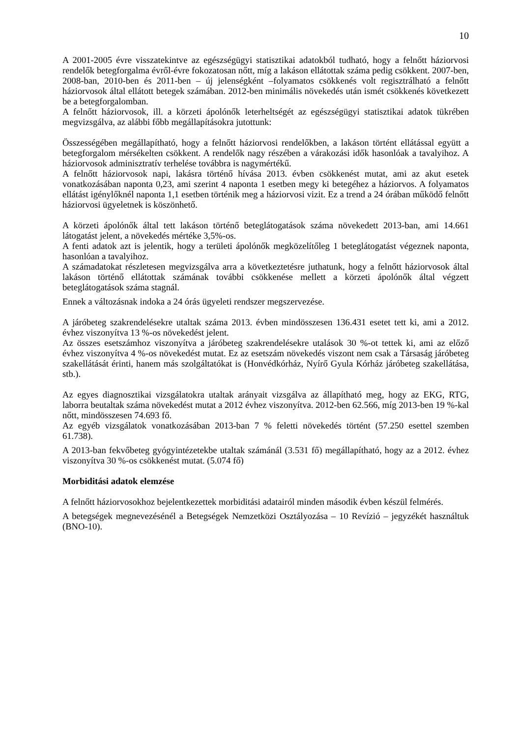10
A 2001-2005 évre visszatekintve az egészségügyi statisztikai adatokból tudható, hogy a felnőtt háziorvosi rendelők betegforgalma évről-évre fokozatosan nőtt, míg a lakáson ellátottak száma pedig csökkent. 2007-ben, 2008-ban, 2010-ben és 2011-ben – új jelenségként –folyamatos csökkenés volt regisztrálható a felnőtt háziorvosok által ellátott betegek számában. 2012-ben minimális növekedés után ismét csökkenés következett be a betegforgalomban.
A felnőtt háziorvosok, ill. a körzeti ápolónők leterheltségét az egészségügyi statisztikai adatok tükrében megvizsgálva, az alábbi főbb megállapításokra jutottunk:
Összességében megállapítható, hogy a felnőtt háziorvosi rendelőkben, a lakáson történt ellátással együtt a betegforgalom mérsékelten csökkent. A rendelők nagy részében a várakozási idők hasonlóak a tavalyihoz. A háziorvosok adminisztratív terhelése továbbra is nagymértékű.
A felnőtt háziorvosok napi, lakásra történő hívása 2013. évben csökkenést mutat, ami az akut esetek vonatkozásában naponta 0,23, ami szerint 4 naponta 1 esetben megy ki betegéhez a háziorvos. A folyamatos ellátást igénylőknél naponta 1,1 esetben történik meg a háziorvosi vizit. Ez a trend a 24 órában működő felnőtt háziorvosi ügyeletnek is köszönhető.
A körzeti ápolónők által tett lakáson történő beteglátogatások száma növekedett 2013-ban, ami 14.661 látogatást jelent, a növekedés mértéke 3,5%-os.
A fenti adatok azt is jelentik, hogy a területi ápolónők megközelítőleg 1 beteglátogatást végeznek naponta, hasonlóan a tavalyihoz.
A számadatokat részletesen megvizsgálva arra a következtetésre juthatunk, hogy a felnőtt háziorvosok által lakáson történő ellátottak számának további csökkenése mellett a körzeti ápolónők által végzett beteglátogatások száma stagnál.
Ennek a változásnak indoka a 24 órás ügyeleti rendszer megszervezése.
A járóbeteg szakrendelésekre utaltak száma 2013. évben mindösszesen 136.431 esetet tett ki, ami a 2012. évhez viszonyítva 13 %-os növekedést jelent.
Az összes esetszámhoz viszonyítva a járóbeteg szakrendelésekre utalások 30 %-ot tettek ki, ami az előző évhez viszonyítva 4 %-os növekedést mutat. Ez az esetszám növekedés viszont nem csak a Társaság járóbeteg szakellátását érinti, hanem más szolgáltatókat is (Honvédkórház, Nyírő Gyula Kórház járóbeteg szakellátása, stb.).
Az egyes diagnosztikai vizsgálatokra utaltak arányait vizsgálva az állapítható meg, hogy az EKG, RTG, laborra beutaltak száma növekedést mutat a 2012 évhez viszonyítva. 2012-ben 62.566, míg 2013-ben 19 %-kal nőtt, mindösszesen 74.693 fő.
Az egyéb vizsgálatok vonatkozásában 2013-ban 7 % feletti növekedés történt (57.250 esettel szemben 61.738).
A 2013-ban fekvőbeteg gyógyintézetekbe utaltak számánál (3.531 fő) megállapítható, hogy az a 2012. évhez viszonyítva 30 %-os csökkenést mutat. (5.074 fő)
Morbiditási adatok elemzése
A felnőtt háziorvosokhoz bejelentkezettek morbiditási adatairól minden második évben készül felmérés.
A betegségek megnevezésénél a Betegségek Nemzetközi Osztályozása – 10 Revízió – jegyzékét használtuk (BNO-10).